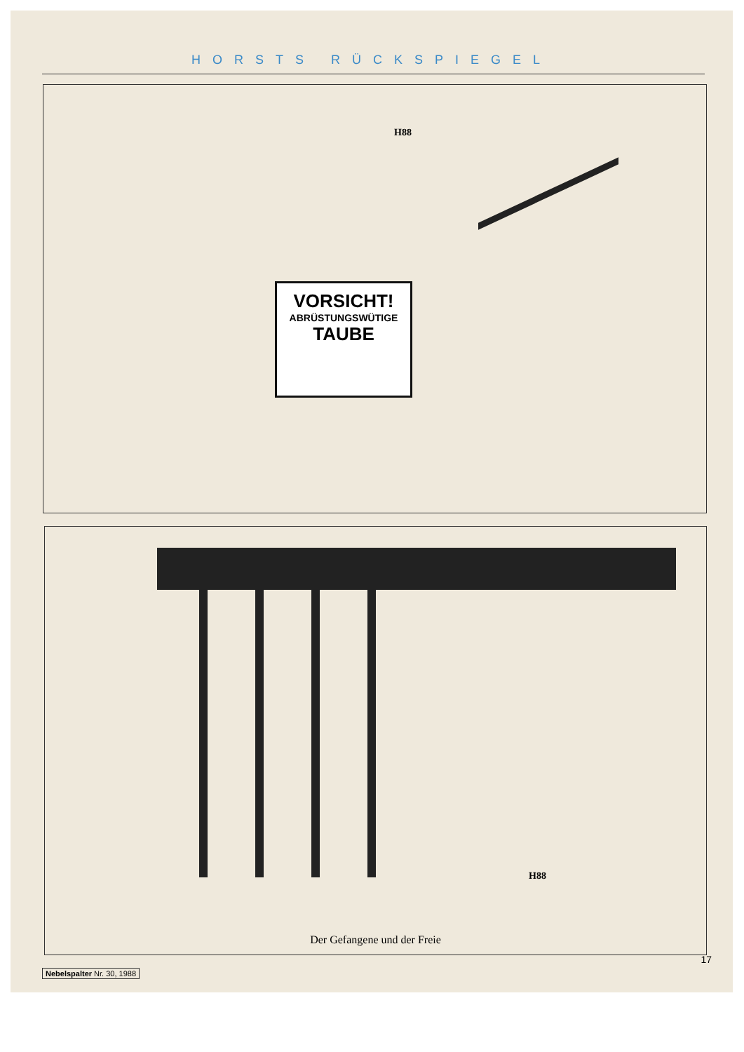HORSTS RÜCKSPIEGEL
VORSICHT!
ABRÜSTUNGSWÜTIGE
TAUBE
H88
H88
Der Gefangene und der Freie
17
Nebelspalter Nr. 30, 1988